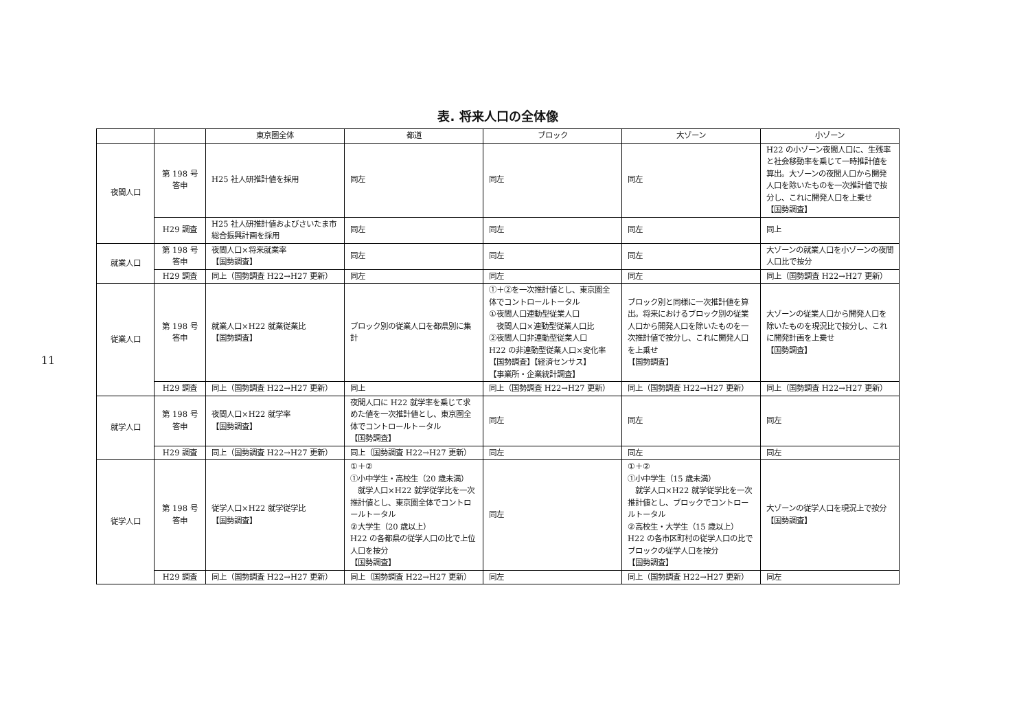11
表. 将来人口の全体像
| | | 東京圏全体 | 都道 | ブロック | 大ゾーン | 小ゾーン |
| --- | --- | --- | --- | --- | --- | --- |
| 夜間人口 | 第 198 号 答申 | H25 社人研推計値を採用 | 同左 | 同左 | 同左 | H22 の小ゾーン夜間人口に、生残率と社会移動率を乗じて一時推計値を算出。大ゾーンの夜間人口から開発人口を除いたものを一次推計値で按分し、これに開発人口を上乗せ 【国勢調査】 |
| | H29 調査 | H25 社人研推計値およびさいたま市総合振興計画を採用 | 同左 | 同左 | 同左 | 同上 |
| 就業人口 | 第 198 号 答申 | 夜間人口×将来就業率 【国勢調査】 | 同左 | 同左 | 同左 | 大ゾーンの就業人口を小ゾーンの夜間人口比で按分 |
| | H29 調査 | 同上（国勢調査 H22→H27 更新） | 同左 | 同左 | 同左 | 同上（国勢調査 H22→H27 更新） |
| 従業人口 | 第 198 号 答申 | 就業人口×H22 就業従業比 【国勢調査】 | ブロック別の従業人口を都県別に集計 | ①＋②を一次推計値とし、東京圏全体でコントロールトータル ①夜間人口連動型従業人口 夜間人口×連動型従業人口比 ②夜間人口非連動型従業人口 H22 の非連動型従業人口×変化率 【国勢調査】【経済センサス】 【事業所・企業統計調査】 | ブロック別と同様に一次推計値を算出。将来におけるブロック別の従業人口から開発人口を除いたものを一次推計値で按分し、これに開発人口を上乗せ 【国勢調査】 | 大ゾーンの従業人口から開発人口を除いたものを現況比で按分し、これに開発計画を上乗せ 【国勢調査】 |
| | H29 調査 | 同上（国勢調査 H22→H27 更新） | 同上 | 同上（国勢調査 H22→H27 更新） | 同上（国勢調査 H22→H27 更新） | 同上（国勢調査 H22→H27 更新） |
| 就学人口 | 第 198 号 答申 | 夜間人口×H22 就学率 【国勢調査】 | 夜間人口に H22 就学率を乗じて求めた値を一次推計値とし、東京圏全体でコントロールトータル 【国勢調査】 | 同左 | 同左 | 同左 |
| | H29 調査 | 同上（国勢調査 H22→H27 更新） | 同上（国勢調査 H22→H27 更新） | 同左 | 同左 | 同左 |
| 従学人口 | 第 198 号 答申 | 従学人口×H22 就学従学比 【国勢調査】 | ①＋② ①小中学生・高校生（20 歳未満） 就学人口×H22 就学従学比を一次推計値とし、東京圏全体でコントロールトータル ②大学生（20 歳以上） H22 の各都県の従学人口の比で上位人口を按分 【国勢調査】 | 同左 | ①＋② ①小中学生（15 歳未満） 就学人口×H22 就学従学比を一次推計値とし、ブロックでコントロールトータル ②高校生・大学生（15 歳以上） H22 の各市区町村の従学人口の比でブロックの従学人口を按分 【国勢調査】 | 大ゾーンの従学人口を現況上で按分 【国勢調査】 |
| | H29 調査 | 同上（国勢調査 H22→H27 更新） | 同上（国勢調査 H22→H27 更新） | 同左 | 同上（国勢調査 H22→H27 更新） | 同左 |